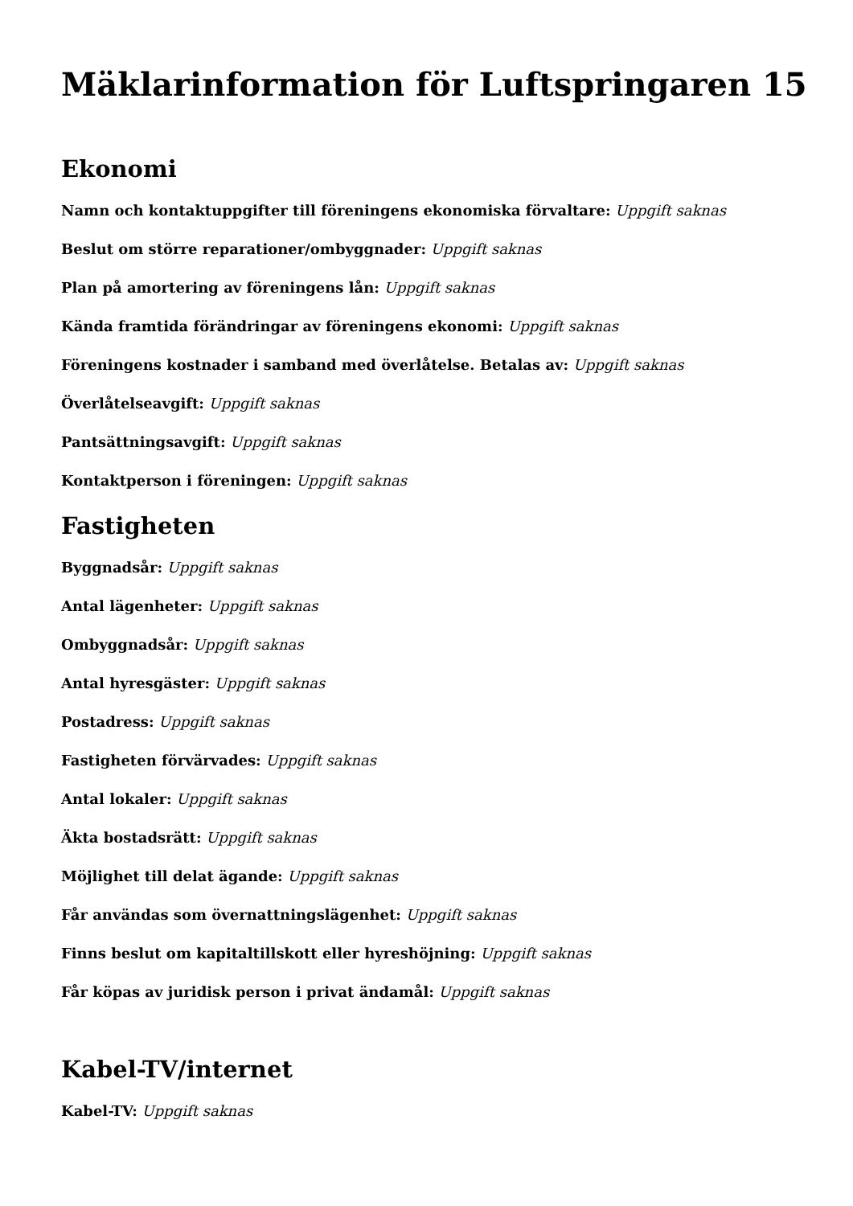Mäklarinformation för Luftspringaren 15
Ekonomi
Namn och kontaktuppgifter till föreningens ekonomiska förvaltare: Uppgift saknas
Beslut om större reparationer/ombyggnader: Uppgift saknas
Plan på amortering av föreningens lån: Uppgift saknas
Kända framtida förändringar av föreningens ekonomi: Uppgift saknas
Föreningens kostnader i samband med överlåtelse. Betalas av: Uppgift saknas
Överlåtelseavgift: Uppgift saknas
Pantsättningsavgift: Uppgift saknas
Kontaktperson i föreningen: Uppgift saknas
Fastigheten
Byggnadsår: Uppgift saknas
Antal lägenheter: Uppgift saknas
Ombyggnadsår: Uppgift saknas
Antal hyresgäster: Uppgift saknas
Postadress: Uppgift saknas
Fastigheten förvärvades: Uppgift saknas
Antal lokaler: Uppgift saknas
Äkta bostadsrätt: Uppgift saknas
Möjlighet till delat ägande: Uppgift saknas
Får användas som övernattningslägenhet: Uppgift saknas
Finns beslut om kapitaltillskott eller hyreshöjning: Uppgift saknas
Får köpas av juridisk person i privat ändamål: Uppgift saknas
Kabel-TV/internet
Kabel-TV: Uppgift saknas